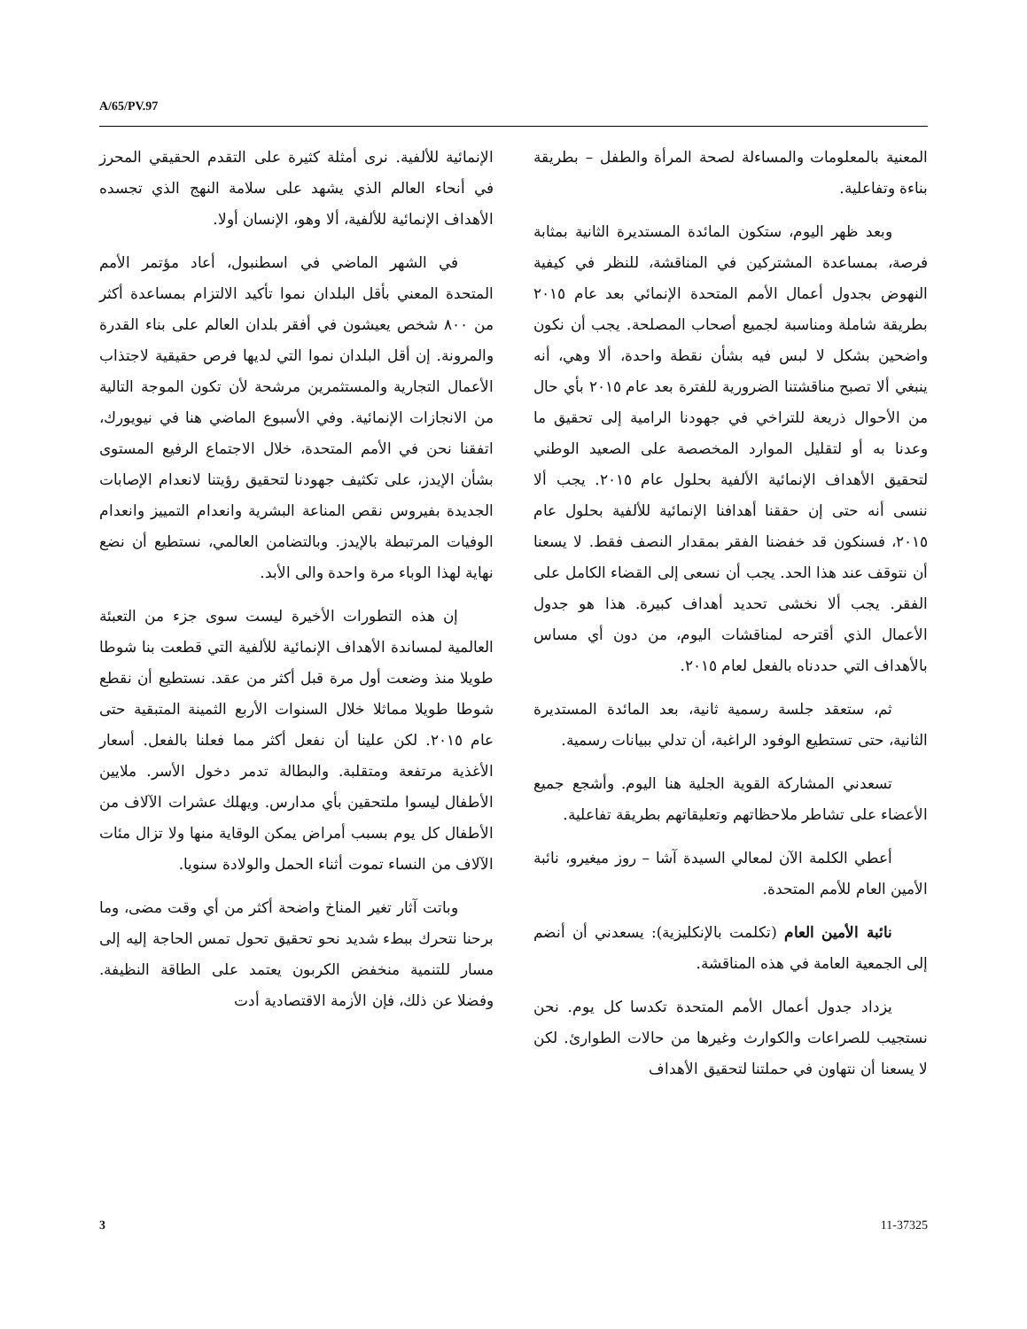A/65/PV.97
المعنية بالمعلومات والمساءلة لصحة المرأة والطفل – بطريقة بناءة وتفاعلية.
وبعد ظهر اليوم، ستكون المائدة المستديرة الثانية بمثابة فرصة، بمساعدة المشتركين في المناقشة، للنظر في كيفية النهوض بجدول أعمال الأمم المتحدة الإنمائي بعد عام ٢٠١٥ بطريقة شاملة ومناسبة لجميع أصحاب المصلحة. يجب أن نكون واضحين بشكل لا لبس فيه بشأن نقطة واحدة، ألا وهي، أنه ينبغي ألا تصبح مناقشتنا الضرورية للفترة بعد عام ٢٠١٥ بأي حال من الأحوال ذريعة للتراخي في جهودنا الرامية إلى تحقيق ما وعدنا به أو لتقليل الموارد المخصصة على الصعيد الوطني لتحقيق الأهداف الإنمائية الألفية بحلول عام ٢٠١٥. يجب ألا ننسى أنه حتى إن حققنا أهدافنا الإنمائية للألفية بحلول عام ٢٠١٥، فسنكون قد خفضنا الفقر بمقدار النصف فقط. لا يسعنا أن نتوقف عند هذا الحد. يجب أن نسعى إلى القضاء الكامل على الفقر. يجب ألا نخشى تحديد أهداف كبيرة. هذا هو جدول الأعمال الذي أقترحه لمناقشات اليوم، من دون أي مساس بالأهداف التي حددناه بالفعل لعام ٢٠١٥.
ثم، ستعقد جلسة رسمية ثانية، بعد المائدة المستديرة الثانية، حتى تستطيع الوفود الراغبة، أن تدلي ببيانات رسمية.
تسعدني المشاركة القوية الجلية هنا اليوم. وأشجع جميع الأعضاء على تشاطر ملاحظاتهم وتعليقاتهم بطريقة تفاعلية.
أعطي الكلمة الآن لمعالي السيدة آشا – روز ميغيرو، نائبة الأمين العام للأمم المتحدة.
نائبة الأمين العام (تكلمت بالإنكليزية): يسعدني أن أنضم إلى الجمعية العامة في هذه المناقشة.
يزداد جدول أعمال الأمم المتحدة تكدسا كل يوم. نحن نستجيب للصراعات والكوارث وغيرها من حالات الطوارئ. لكن لا يسعنا أن نتهاون في حملتنا لتحقيق الأهداف
الإنمائية للألفية. نرى أمثلة كثيرة على التقدم الحقيقي المحرز في أنحاء العالم الذي يشهد على سلامة النهج الذي تجسده الأهداف الإنمائية للألفية، ألا وهو، الإنسان أولا.
في الشهر الماضي في اسطنبول، أعاد مؤتمر الأمم المتحدة المعني بأقل البلدان نموا تأكيد الالتزام بمساعدة أكثر من ٨٠٠ شخص يعيشون في أفقر بلدان العالم على بناء القدرة والمرونة. إن أقل البلدان نموا التي لديها فرص حقيقية لاجتذاب الأعمال التجارية والمستثمرين مرشحة لأن تكون الموجة التالية من الانجازات الإنمائية. وفي الأسبوع الماضي هنا في نيويورك، اتفقنا نحن في الأمم المتحدة، خلال الاجتماع الرفيع المستوى بشأن الإيدز، على تكثيف جهودنا لتحقيق رؤيتنا لانعدام الإصابات الجديدة بفيروس نقص المناعة البشرية وانعدام التمييز وانعدام الوفيات المرتبطة بالإيدز. وبالتضامن العالمي، نستطيع أن نضع نهاية لهذا الوباء مرة واحدة والى الأبد.
إن هذه التطورات الأخيرة ليست سوى جزء من التعبئة العالمية لمساندة الأهداف الإنمائية للألفية التي قطعت بنا شوطا طويلا منذ وضعت أول مرة قبل أكثر من عقد. نستطيع أن نقطع شوطا طويلا مماثلا خلال السنوات الأربع الثمينة المتبقية حتى عام ٢٠١٥. لكن علينا أن نفعل أكثر مما فعلنا بالفعل. أسعار الأغذية مرتفعة ومتقلبة. والبطالة تدمر دخول الأسر. ملايين الأطفال ليسوا ملتحقين بأي مدارس. ويهلك عشرات الآلاف من الأطفال كل يوم بسبب أمراض يمكن الوقاية منها ولا تزال مئات الآلاف من النساء تموت أثناء الحمل والولادة سنويا.
وباتت آثار تغير المناخ واضحة أكثر من أي وقت مضى، وما برحنا نتحرك ببطء شديد نحو تحقيق تحول تمس الحاجة إليه إلى مسار للتنمية منخفض الكربون يعتمد على الطاقة النظيفة. وفضلا عن ذلك، فإن الأزمة الاقتصادية أدت
3 11-37325